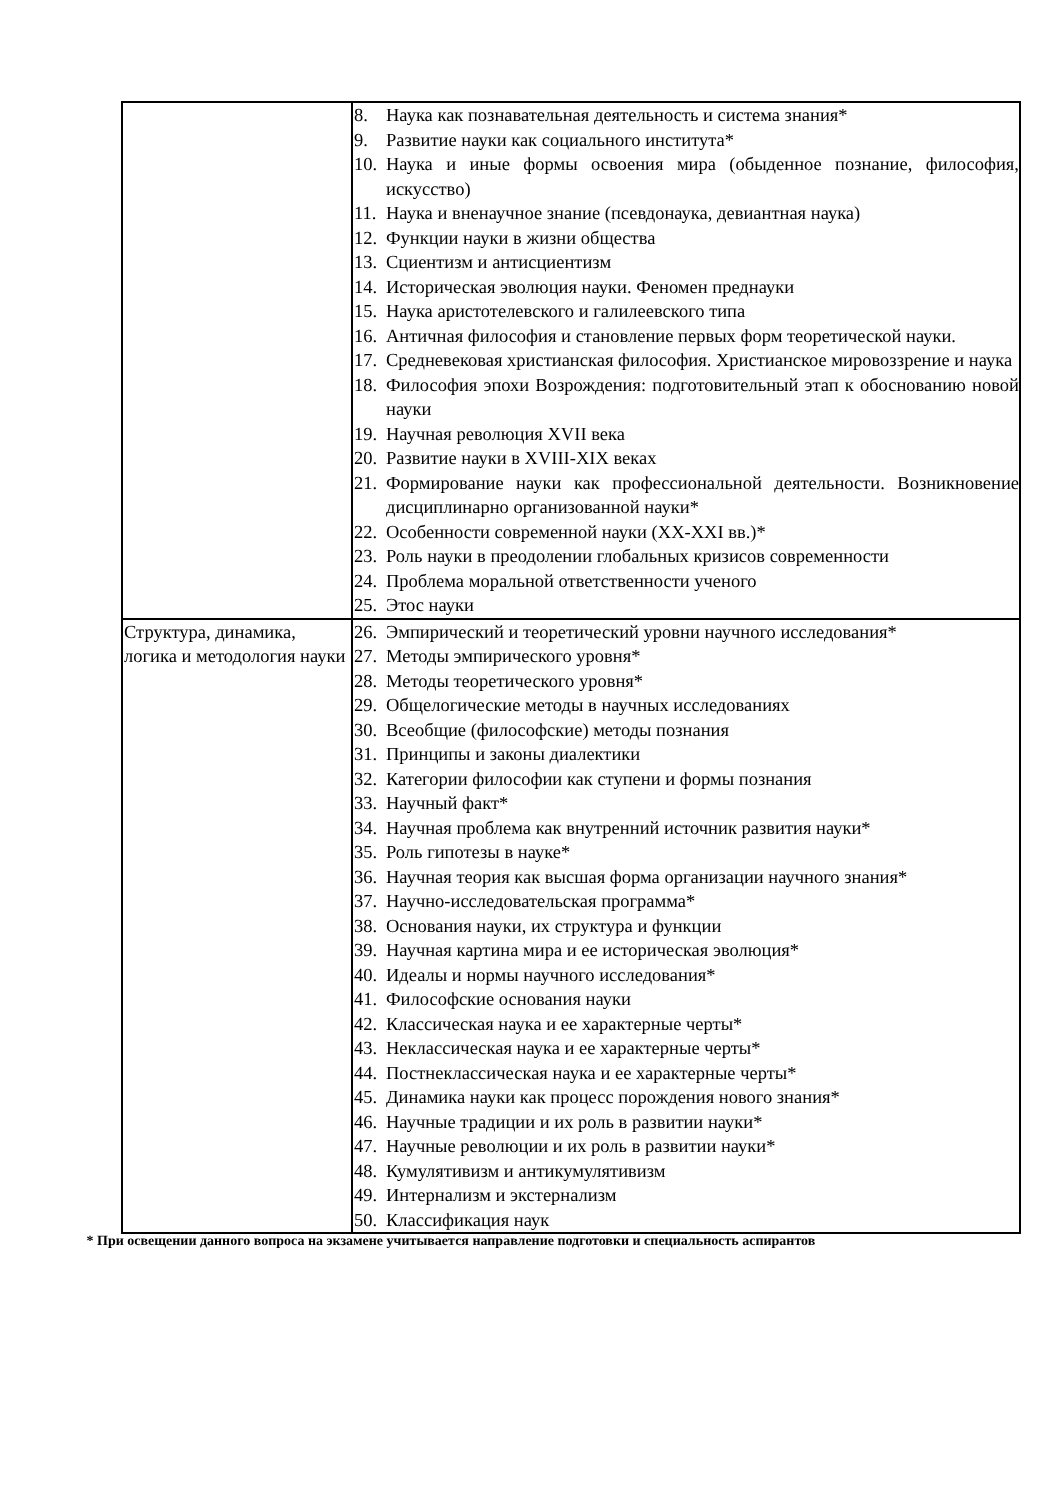| | 8. Наука как познавательная деятельность и система знания* 9. Развитие науки как социального института* 10. Наука и иные формы освоения мира (обыденное познание, философия, искусство) 11. Наука и вненаучное знание (псевдонаука, девиантная наука) 12. Функции науки в жизни общества 13. Сциентизм и антисциентизм 14. Историческая эволюция науки. Феномен преднауки 15. Наука аристотелевского и галилеевского типа 16. Античная философия и становление первых форм теоретической науки. 17. Средневековая христианская философия. Христианское мировоззрение и наука 18. Философия эпохи Возрождения: подготовительный этап к обоснованию новой науки 19. Научная революция XVII века 20. Развитие науки в XVIII-XIX веках 21. Формирование науки как профессиональной деятельности. Возникновение дисциплинарно организованной науки* 22. Особенности современной науки (XX-XXI вв.)* 23. Роль науки в преодолении глобальных кризисов современности 24. Проблема моральной ответственности ученого 25. Этос науки |
| Структура, динамика, логика и методология науки | 26. Эмпирический и теоретический уровни научного исследования* 27. Методы эмпирического уровня* 28. Методы теоретического уровня* 29. Общелогические методы в научных исследованиях 30. Всеобщие (философские) методы познания 31. Принципы и законы диалектики 32. Категории философии как ступени и формы познания 33. Научный факт* 34. Научная проблема как внутренний источник развития науки* 35. Роль гипотезы в науке* 36. Научная теория как высшая форма организации научного знания* 37. Научно-исследовательская программа* 38. Основания науки, их структура и функции 39. Научная картина мира и ее историческая эволюция* 40. Идеалы и нормы научного исследования* 41. Философские основания науки 42. Классическая наука и ее характерные черты* 43. Неклассическая наука и ее характерные черты* 44. Постнеклассическая наука и ее характерные черты* 45. Динамика науки как процесс порождения нового знания* 46. Научные традиции и их роль в развитии науки* 47. Научные революции и их роль в развитии науки* 48. Кумулятивизм и антикумулятивизм 49. Интернализм и экстернализм 50. Классификация наук |
* При освещении данного вопроса на экзамене учитывается направление подготовки и специальность аспирантов